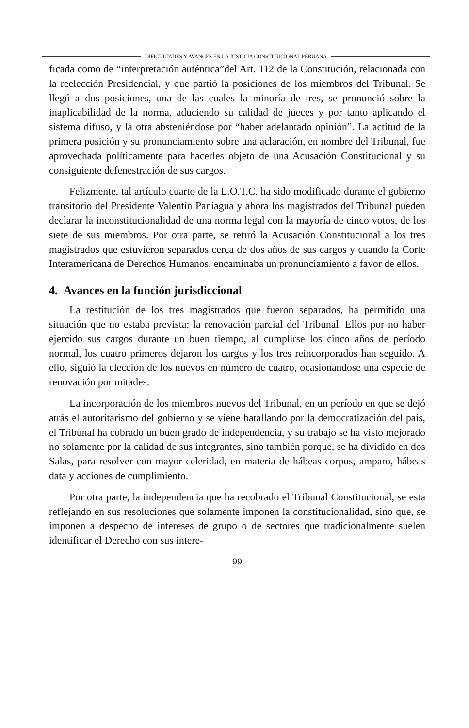DIFICULTADES Y AVANCES EN LA JUSTICIA CONSTITUCIONAL PERUANA
ficada como de “interpretación auténtica”del Art. 112 de la Constitución, relacionada con la reelección Presidencial, y que partió la posiciones de los miembros del Tribunal. Se llegó a dos posiciones, una de las cuales la minoría de tres, se pronunció sobre la inaplicabilidad de la norma, aduciendo su calidad de jueces y por tanto aplicando el sistema difuso, y la otra absteniéndose por “haber adelantado opinión”. La actitud de la primera posición y su pronunciamiento sobre una aclaración, en nombre del Tribunal, fue aprovechada políticamente para hacerles objeto de una Acusación Constitucional y su consiguiente defenestración de sus cargos.
Felizmente, tal artículo cuarto de la L.O.T.C. ha sido modificado durante el gobierno transitorio del Presidente Valentín Paniagua y ahora los magistrados del Tribunal pueden declarar la inconstitucionalidad de una norma legal con la mayoría de cinco votos, de los siete de sus miembros. Por otra parte, se retiró la Acusación Constitucional a los tres magistrados que estuvieron separados cerca de dos años de sus cargos y cuando la Corte Interamericana de Derechos Humanos, encaminaba un pronunciamiento a favor de ellos.
4. Avances en la función jurisdiccional
La restitución de los tres magistrados que fueron separados, ha permitido una situación que no estaba prevista: la renovación parcial del Tribunal. Ellos por no haber ejercido sus cargos durante un buen tiempo, al cumplirse los cinco años de período normal, los cuatro primeros dejaron los cargos y los tres reincorporados han seguido. A ello, siguió la elección de los nuevos en número de cuatro, ocasionándose una especie de renovación por mitades.
La incorporación de los miembros nuevos del Tribunal, en un período en que se dejó atrás el autoritarismo del gobierno y se viene batallando por la democratización del país, el Tribunal ha cobrado un buen grado de independencia, y su trabajo se ha visto mejorado no solamente por la calidad de sus integrantes, sino también porque, se ha dividido en dos Salas, para resolver con mayor celeridad, en materia de hábeas corpus, amparo, hábeas data y acciones de cumplimiento.
Por otra parte, la independencia que ha recobrado el Tribunal Constitucional, se esta reflejando en sus resoluciones que solamente imponen la constitucionalidad, sino que, se imponen a despecho de intereses de grupo o de sectores que tradicionalmente suelen identificar el Derecho con sus intere-
99